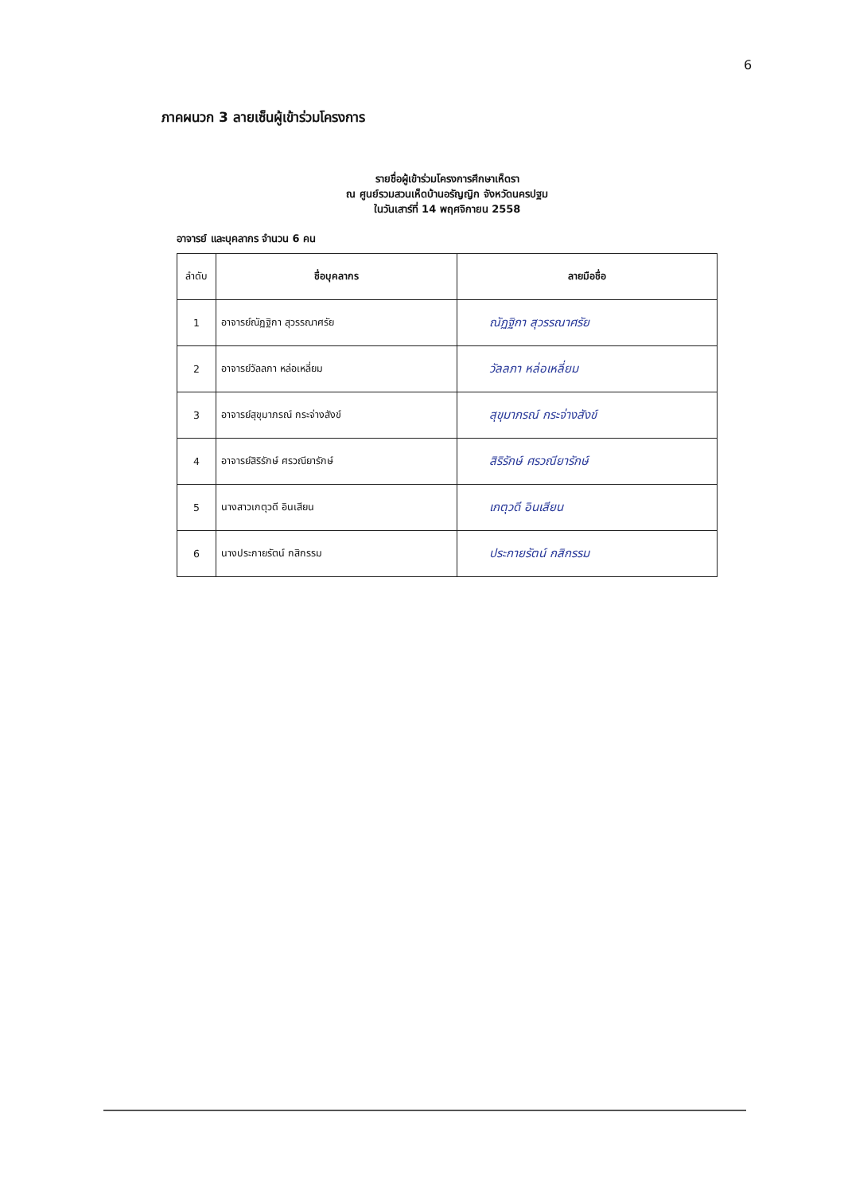6
ภาคผนวก 3 ลายเซ็นผู้เข้าร่วมโครงการ
รายชื่อผู้เข้าร่วมโครงการศึกษาเห็ดรา
ณ ศูนย์รวมสวนเห็ดบ้านอรัญญิก จังหวัดนครปฐม
ในวันเสาร์ที่ 14 พฤศจิกายน 2558
อาจารย์ และบุคลากร จำนวน 6 คน
| ลำดับ | ชื่อบุคลากร | ลายมือชื่อ |
| --- | --- | --- |
| 1 | อาจารย์ณัฏฐิกา สุวรรณาศรัย | ณัฏฐิกา สุวรรณาศรัย |
| 2 | อาจารย์วัลลภา หล่อเหลี่ยม | วัลลภา หล่อเหลี่ยม |
| 3 | อาจารย์สุขุมาภรณ์ กระจ่างสังข์ | สุขุมาภรณ์ กระจ่างสังข์ |
| 4 | อาจารย์สิริรักษ์ ศรวณียารักษ์ | สิริรักษ์ ศรวณียารักษ์ |
| 5 | นางสาวเกตุวดี อินเสียน | เกตุวดี อินเสียน |
| 6 | นางประกายรัตน์ กสิกรรม | ประกายรัตน์ กสิกรรม |